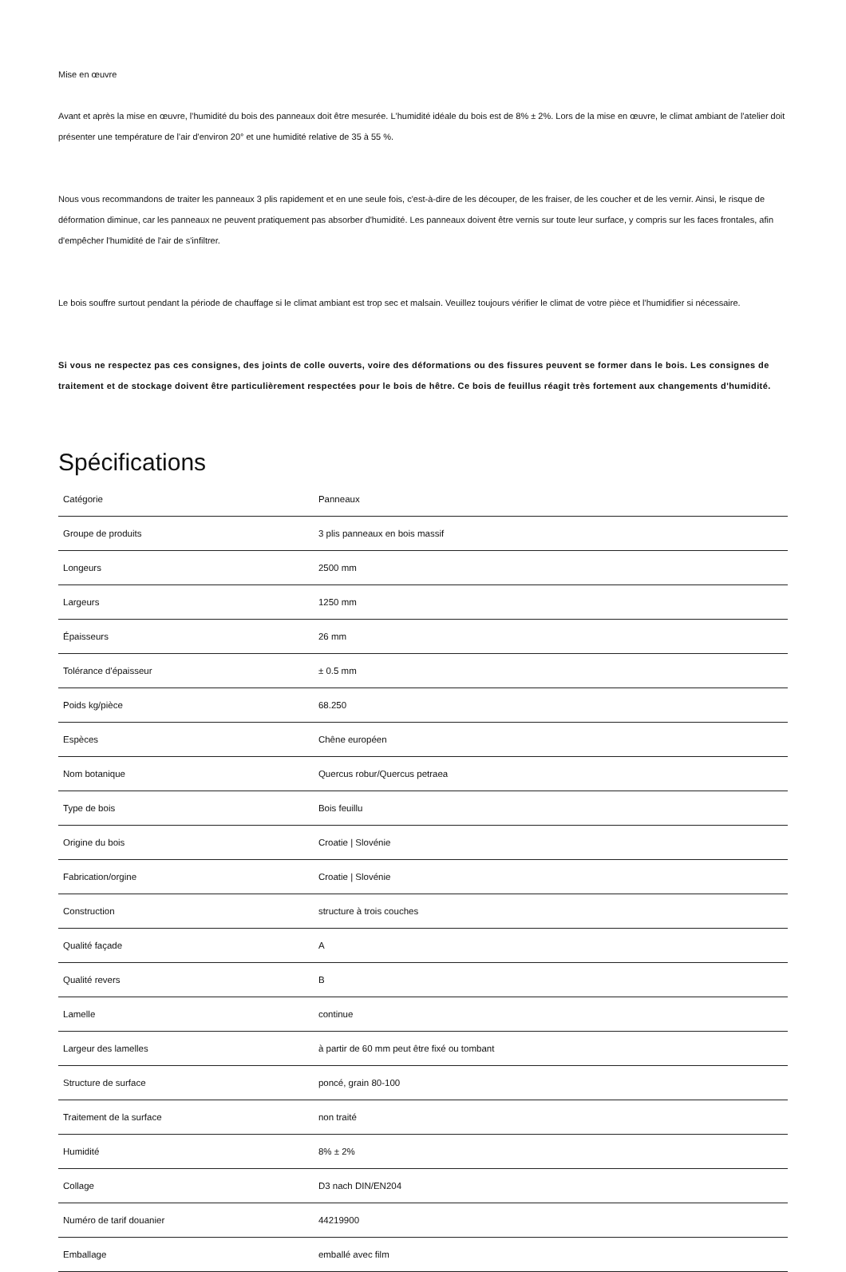Mise en œuvre
Avant et après la mise en œuvre, l'humidité du bois des panneaux doit être mesurée. L'humidité idéale du bois est de 8% ± 2%. Lors de la mise en œuvre, le climat ambiant de l'atelier doit présenter une température de l'air d'environ 20° et une humidité relative de 35 à 55 %.
Nous vous recommandons de traiter les panneaux 3 plis rapidement et en une seule fois, c'est-à-dire de les découper, de les fraiser, de les coucher et de les vernir. Ainsi, le risque de déformation diminue, car les panneaux ne peuvent pratiquement pas absorber d'humidité. Les panneaux doivent être vernis sur toute leur surface, y compris sur les faces frontales, afin d'empêcher l'humidité de l'air de s'infiltrer.
Le bois souffre surtout pendant la période de chauffage si le climat ambiant est trop sec et malsain. Veuillez toujours vérifier le climat de votre pièce et l'humidifier si nécessaire.
Si vous ne respectez pas ces consignes, des joints de colle ouverts, voire des déformations ou des fissures peuvent se former dans le bois. Les consignes de traitement et de stockage doivent être particulièrement respectées pour le bois de hêtre. Ce bois de feuillus réagit très fortement aux changements d'humidité.
Spécifications
| Catégorie | Panneaux |
| Groupe de produits | 3 plis panneaux en bois massif |
| Longeurs | 2500 mm |
| Largeurs | 1250 mm |
| Épaisseurs | 26 mm |
| Tolérance d'épaisseur | ± 0.5 mm |
| Poids kg/pièce | 68.250 |
| Espèces | Chêne européen |
| Nom botanique | Quercus robur/Quercus petraea |
| Type de bois | Bois feuillu |
| Origine du bois | Croatie / Slovénie |
| Fabrication/orgine | Croatie / Slovénie |
| Construction | structure à trois couches |
| Qualité façade | A |
| Qualité revers | B |
| Lamelle | continue |
| Largeur des lamelles | à partir de 60 mm peut être fixé ou tombant |
| Structure de surface | poncé, grain 80-100 |
| Traitement de la surface | non traité |
| Humidité | 8% ± 2% |
| Collage | D3 nach DIN/EN204 |
| Numéro de tarif douanier | 44219900 |
| Emballage | emballé avec film |